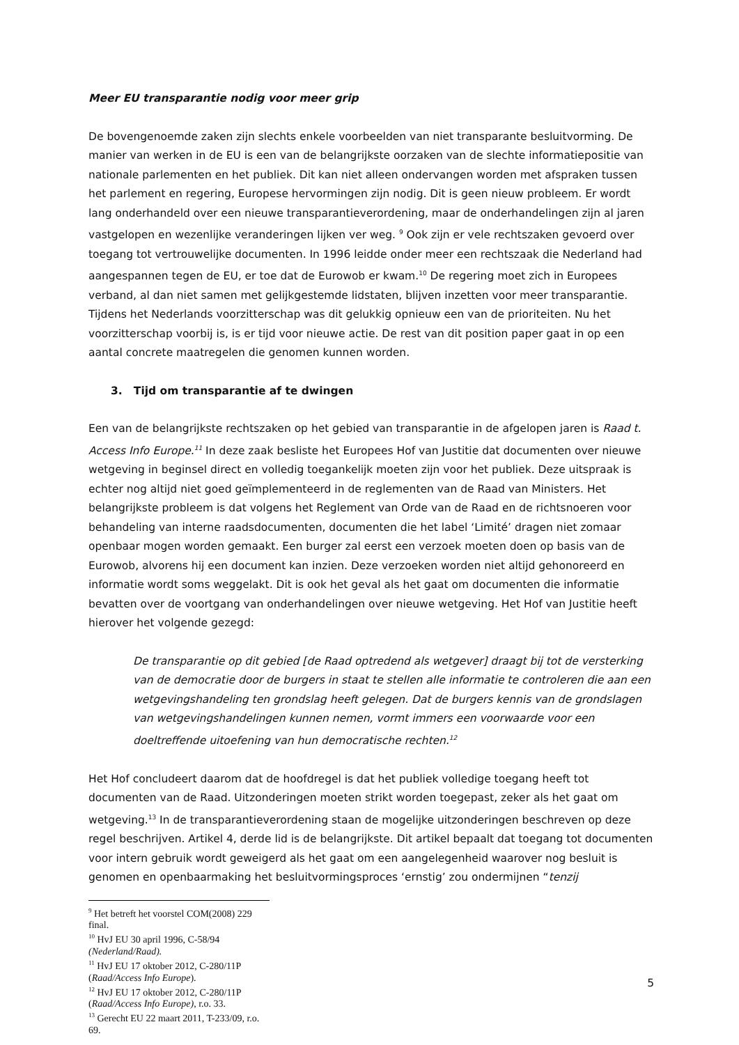Meer EU transparantie nodig voor meer grip
De bovengenoemde zaken zijn slechts enkele voorbeelden van niet transparante besluitvorming. De manier van werken in de EU is een van de belangrijkste oorzaken van de slechte informatiepositie van nationale parlementen en het publiek. Dit kan niet alleen ondervangen worden met afspraken tussen het parlement en regering, Europese hervormingen zijn nodig. Dit is geen nieuw probleem. Er wordt lang onderhandeld over een nieuwe transparantieverordening, maar de onderhandelingen zijn al jaren vastgelopen en wezenlijke veranderingen lijken ver weg. <sup>9</sup> Ook zijn er vele rechtszaken gevoerd over toegang tot vertrouwelijke documenten. In 1996 leidde onder meer een rechtszaak die Nederland had aangespannen tegen de EU, er toe dat de Eurowob er kwam.<sup>10</sup> De regering moet zich in Europees verband, al dan niet samen met gelijkgestemde lidstaten, blijven inzetten voor meer transparantie. Tijdens het Nederlands voorzitterschap was dit gelukkig opnieuw een van de prioriteiten. Nu het voorzitterschap voorbij is, is er tijd voor nieuwe actie. De rest van dit position paper gaat in op een aantal concrete maatregelen die genomen kunnen worden.
3. Tijd om transparantie af te dwingen
Een van de belangrijkste rechtszaken op het gebied van transparantie in de afgelopen jaren is Raad t. Access Info Europe.<sup>11</sup> In deze zaak besliste het Europees Hof van Justitie dat documenten over nieuwe wetgeving in beginsel direct en volledig toegankelijk moeten zijn voor het publiek. Deze uitspraak is echter nog altijd niet goed geïmplementeerd in de reglementen van de Raad van Ministers. Het belangrijkste probleem is dat volgens het Reglement van Orde van de Raad en de richtsnoeren voor behandeling van interne raadsdocumenten, documenten die het label ‘Limité’ dragen niet zomaar openbaar mogen worden gemaakt. Een burger zal eerst een verzoek moeten doen op basis van de Eurowob, alvorens hij een document kan inzien. Deze verzoeken worden niet altijd gehonoreerd en informatie wordt soms weggelakt. Dit is ook het geval als het gaat om documenten die informatie bevatten over de voortgang van onderhandelingen over nieuwe wetgeving. Het Hof van Justitie heeft hierover het volgende gezegd:
De transparantie op dit gebied [de Raad optredend als wetgever] draagt bij tot de versterking van de democratie door de burgers in staat te stellen alle informatie te controleren die aan een wetgevingshandeling ten grondslag heeft gelegen. Dat de burgers kennis van de grondslagen van wetgevingshandelingen kunnen nemen, vormt immers een voorwaarde voor een doeltreffende uitoefening van hun democratische rechten.<sup>12</sup>
Het Hof concludeert daarom dat de hoofdregel is dat het publiek volledige toegang heeft tot documenten van de Raad. Uitzonderingen moeten strikt worden toegepast, zeker als het gaat om wetgeving.<sup>13</sup> In de transparantieverordening staan de mogelijke uitzonderingen beschreven op deze regel beschrijven. Artikel 4, derde lid is de belangrijkste. Dit artikel bepaalt dat toegang tot documenten voor intern gebruik wordt geweigerd als het gaat om een aangelegenheid waarover nog besluit is genomen en openbaarmaking het besluitvormingsproces ‘ernstig’ zou ondermijnen “tenzij
<sup>9</sup> Het betreft het voorstel COM(2008) 229 final.
<sup>10</sup> HvJ EU 30 april 1996, C-58/94 (Nederland/Raad).
<sup>11</sup> HvJ EU 17 oktober 2012, C-280/11P (Raad/Access Info Europe).
<sup>12</sup> HvJ EU 17 oktober 2012, C-280/11P (Raad/Access Info Europe), r.o. 33.
<sup>13</sup> Gerecht EU 22 maart 2011, T-233/09, r.o. 69.
5